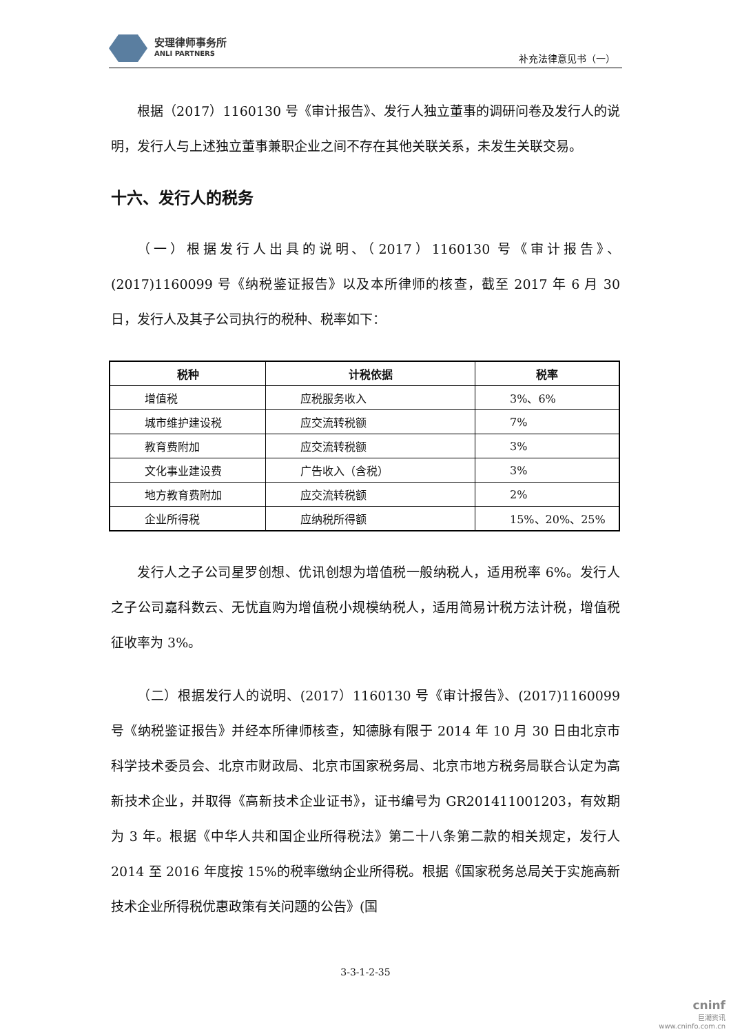安理律师事务所
ANLI PARTNERS
补充法律意见书（一）
根据（2017）1160130 号《审计报告》、发行人独立董事的调研问卷及发行人的说明，发行人与上述独立董事兼职企业之间不存在其他关联关系，未发生关联交易。
十六、发行人的税务
（一）根据发行人出具的说明、（2017）1160130 号《审计报告》、(2017)1160099 号《纳税鉴证报告》以及本所律师的核查，截至 2017 年 6 月 30 日，发行人及其子公司执行的税种、税率如下：
| 税种 | 计税依据 | 税率 |
| --- | --- | --- |
| 增值税 | 应税服务收入 | 3%、6% |
| 城市维护建设税 | 应交流转税额 | 7% |
| 教育费附加 | 应交流转税额 | 3% |
| 文化事业建设费 | 广告收入（含税） | 3% |
| 地方教育费附加 | 应交流转税额 | 2% |
| 企业所得税 | 应纳税所得额 | 15%、20%、25% |
发行人之子公司星罗创想、优讯创想为增值税一般纳税人，适用税率 6%。发行人之子公司嘉科数云、无忧直购为增值税小规模纳税人，适用简易计税方法计税，增值税征收率为 3%。
（二）根据发行人的说明、(2017）1160130 号《审计报告》、(2017)1160099 号《纳税鉴证报告》并经本所律师核查，知德脉有限于 2014 年 10 月 30 日由北京市科学技术委员会、北京市财政局、北京市国家税务局、北京市地方税务局联合认定为高新技术企业，并取得《高新技术企业证书》，证书编号为 GR201411001203，有效期为 3 年。根据《中华人共和国企业所得税法》第二十八条第二款的相关规定，发行人 2014 至 2016 年度按 15%的税率缴纳企业所得税。根据《国家税务总局关于实施高新技术企业所得税优惠政策有关问题的公告》(国
3-3-1-2-35
cninf
巨潮资讯
www.cninfo.com.cn